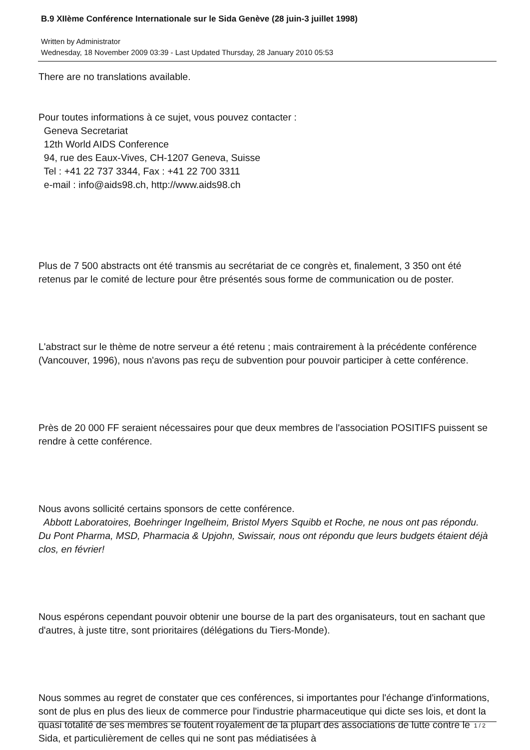B.9 XIIème Conférence Internationale sur le Sida Genève (28 juin-3 juillet 1998)
Written by Administrator
Wednesday, 18 November 2009 03:39 - Last Updated Thursday, 28 January 2010 05:53
There are no translations available.
Pour toutes informations à ce sujet, vous pouvez contacter :
Geneva Secretariat
12th World AIDS Conference
94, rue des Eaux-Vives, CH-1207 Geneva, Suisse
Tel : +41 22 737 3344, Fax : +41 22 700 3311
e-mail : info@aids98.ch, http://www.aids98.ch
Plus de 7 500 abstracts ont été transmis au secrétariat de ce congrès et, finalement, 3 350 ont été retenus par le comité de lecture pour être présentés sous forme de communication ou de poster.
L'abstract sur le thème de notre serveur a été retenu ; mais contrairement à la précédente conférence (Vancouver, 1996), nous n'avons pas reçu de subvention pour pouvoir participer à cette conférence.
Près de 20 000 FF seraient nécessaires pour que deux membres de l'association POSITIFS puissent se rendre à cette conférence.
Nous avons sollicité certains sponsors de cette conférence.
Abbott Laboratoires, Boehringer Ingelheim, Bristol Myers Squibb et Roche, ne nous ont pas répondu. Du Pont Pharma, MSD, Pharmacia & Upjohn, Swissair, nous ont répondu que leurs budgets étaient déjà clos, en février!
Nous espérons cependant pouvoir obtenir une bourse de la part des organisateurs, tout en sachant que d'autres, à juste titre, sont prioritaires (délégations du Tiers-Monde).
Nous sommes au regret de constater que ces conférences, si importantes pour l'échange d'informations, sont de plus en plus des lieux de commerce pour l'industrie pharmaceutique qui dicte ses lois, et dont la quasi totalité de ses membres se foutent royalement de la plupart des associations de lutte contre le Sida, et particulièrement de celles qui ne sont pas médiatisées à
1 / 2